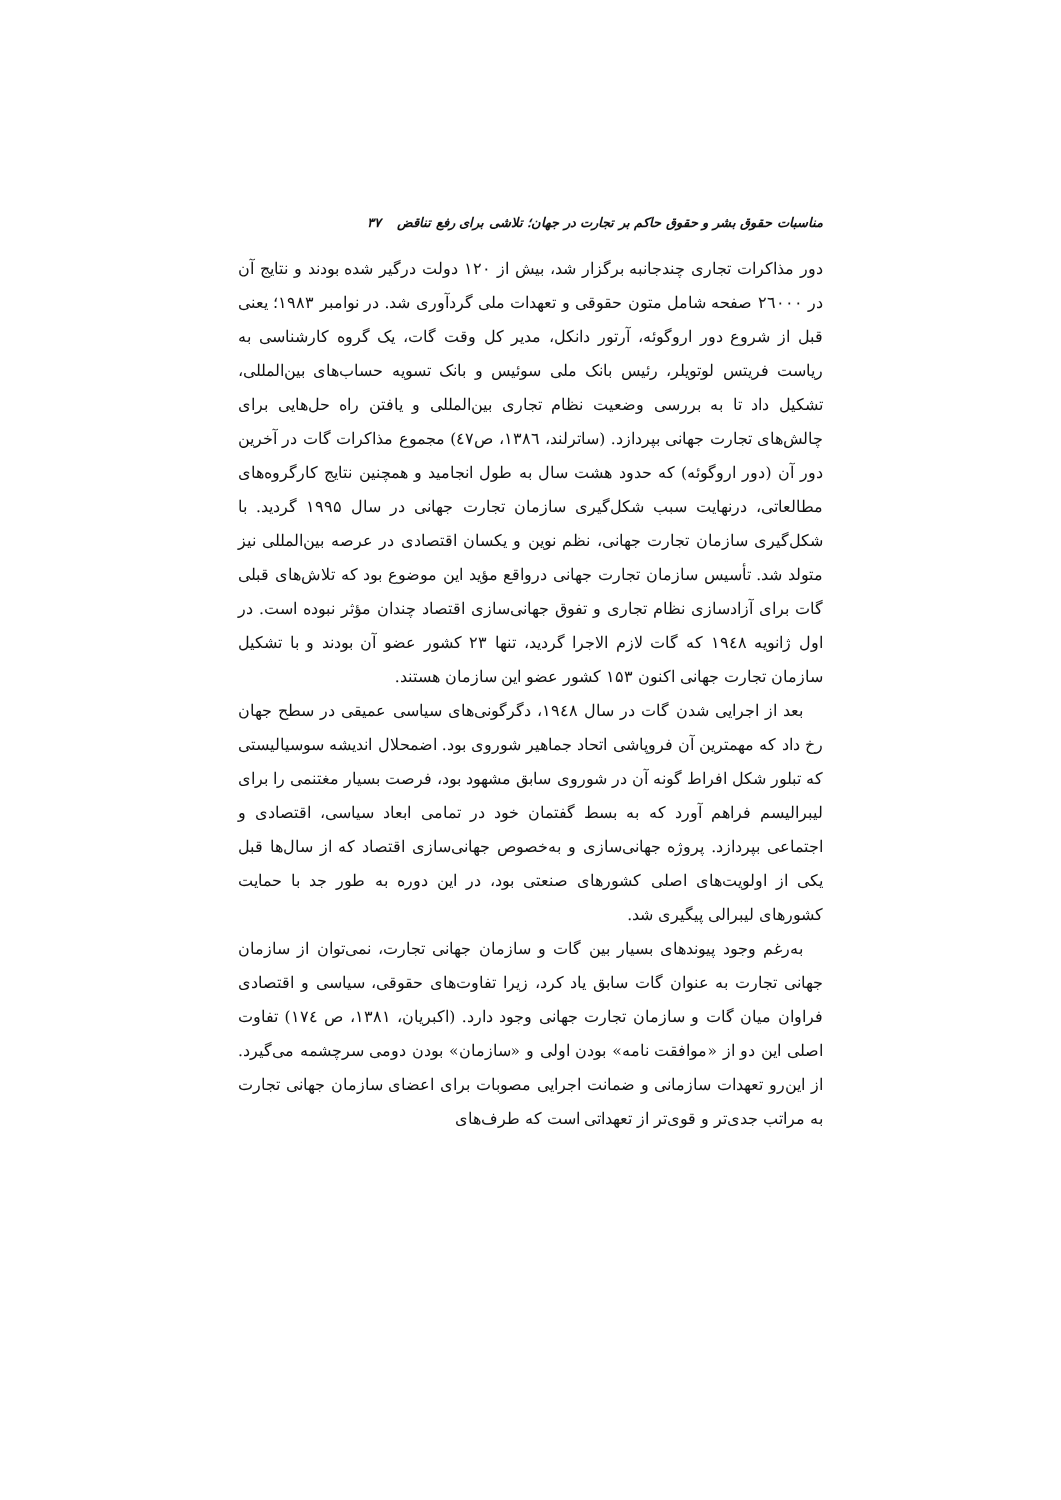مناسبات حقوق بشر و حقوق حاکم بر تجارت در جهان؛ تلاشی برای رفع تناقض ۳۷
دور مذاکرات تجاری چندجانبه برگزار شد، بیش از ۱۲۰ دولت درگیر شده بودند و نتایج آن در ۲٦۰۰۰ صفحه شامل متون حقوقی و تعهدات ملی گردآوری شد. در نوامبر ۱۹۸۳؛ یعنی قبل از شروع دور اروگوئه، آرتور دانکل، مدیر کل وقت گات، یک گروه کارشناسی به ریاست فریتس لوتویلر، رئیس بانک ملی سوئیس و بانک تسویه حساب‌های بین‌المللی، تشکیل داد تا به بررسی وضعیت نظام تجاری بین‌المللی و یافتن راه حل‌هایی برای چالش‌های تجارت جهانی بپردازد. (ساترلند، ۱۳۸٦، ص٤۷) مجموع مذاکرات گات در آخرین دور آن (دور اروگوئه) که حدود هشت سال به طول انجامید و همچنین نتایج کارگروه‌های مطالعاتی، درنهایت سبب شکل‌گیری سازمان تجارت جهانی در سال ۱۹۹۵ گردید. با شکل‌گیری سازمان تجارت جهانی، نظم نوین و یکسان اقتصادی در عرصه بین‌المللی نیز متولد شد. تأسیس سازمان تجارت جهانی درواقع مؤید این موضوع بود که تلاش‌های قبلی گات برای آزادسازی نظام تجاری و تفوق جهانی‌سازی اقتصاد چندان مؤثر نبوده است. در اول ژانویه ۱۹٤۸ که گات لازم الاجرا گردید، تنها ۲۳ کشور عضو آن بودند و با تشکیل سازمان تجارت جهانی اکنون ۱۵۳ کشور عضو این سازمان هستند.
بعد از اجرایی شدن گات در سال ۱۹٤۸، دگرگونی‌های سیاسی عمیقی در سطح جهان رخ داد که مهمترین آن فروپاشی اتحاد جماهیر شوروی بود. اضمحلال اندیشه سوسیالیستی که تبلور شکل افراط گونه آن در شوروی سابق مشهود بود، فرصت بسیار مغتنمی را برای لیبرالیسم فراهم آورد که به بسط گفتمان خود در تمامی ابعاد سیاسی، اقتصادی و اجتماعی بپردازد. پروژه جهانی‌سازی و به‌خصوص جهانی‌سازی اقتصاد که از سال‌ها قبل یکی از اولویت‌های اصلی کشورهای صنعتی بود، در این دوره به طور جد با حمایت کشورهای لیبرالی پیگیری شد.
به‌رغم وجود پیوندهای بسیار بین گات و سازمان جهانی تجارت، نمی‌توان از سازمان جهانی تجارت به عنوان گات سابق یاد کرد، زیرا تفاوت‌های حقوقی، سیاسی و اقتصادی فراوان میان گات و سازمان تجارت جهانی وجود دارد. (اکبریان، ۱۳۸۱، ص ۱۷٤) تفاوت اصلی این دو از «موافقت نامه» بودن اولی و «سازمان» بودن دومی سرچشمه می‌گیرد. از این‌رو تعهدات سازمانی و ضمانت اجرایی مصوبات برای اعضای سازمان جهانی تجارت به مراتب جدی‌تر و قوی‌تر از تعهداتی است که طرف‌های